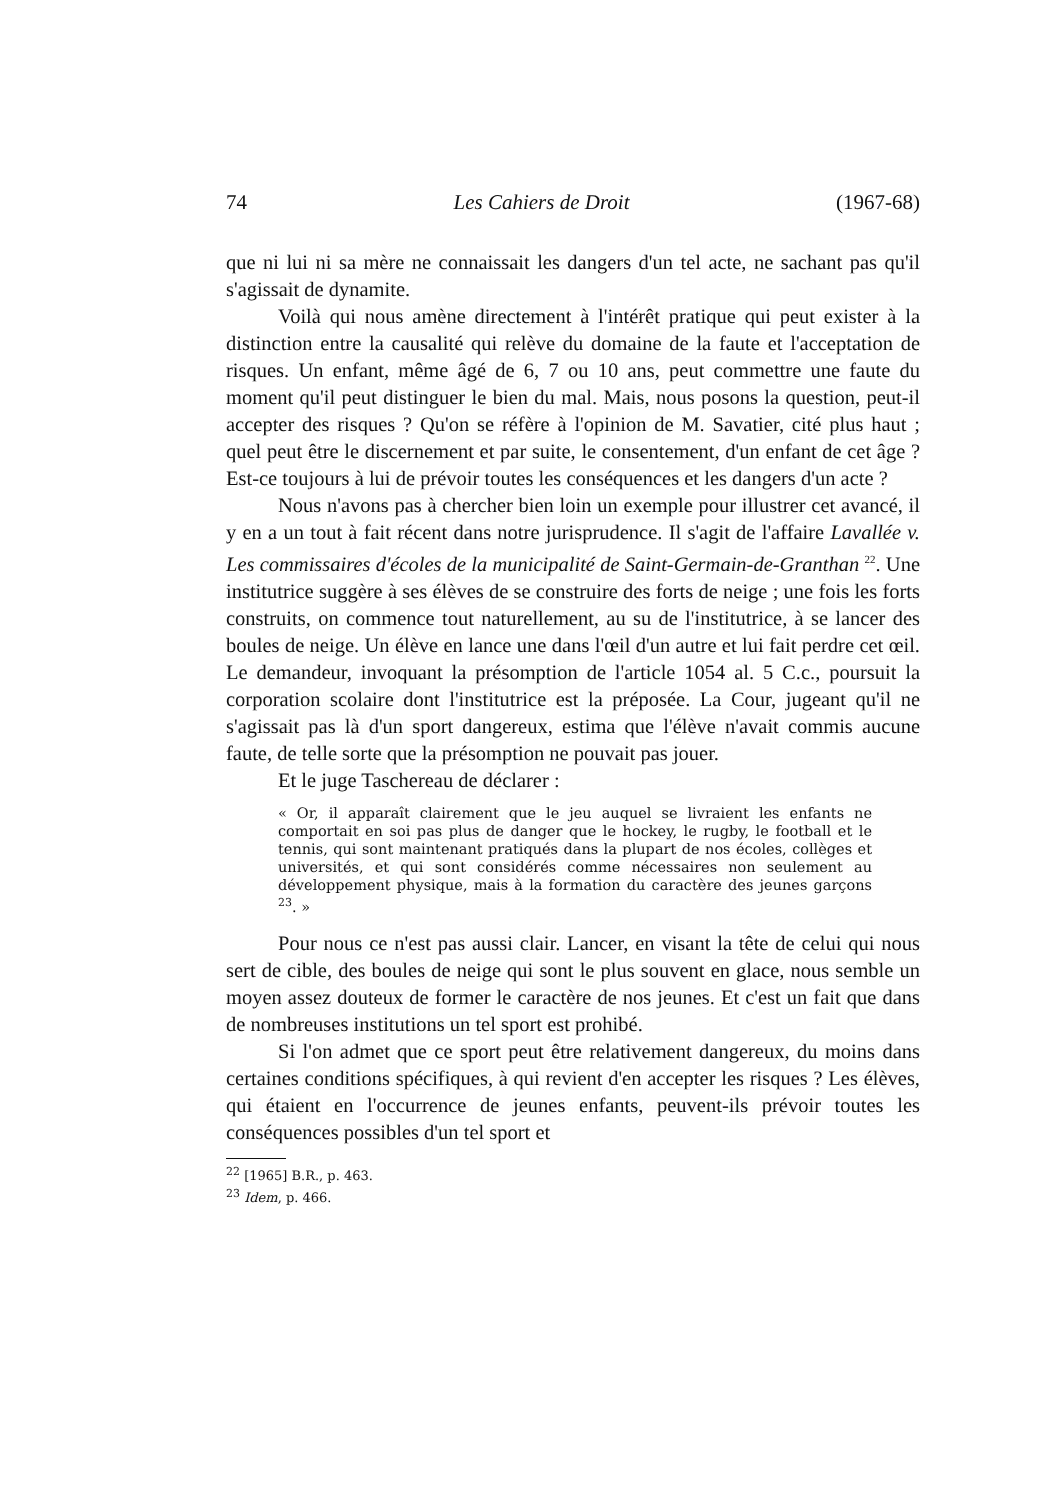74 Les Cahiers de Droit (1967-68)
que ni lui ni sa mère ne connaissait les dangers d'un tel acte, ne sachant pas qu'il s'agissait de dynamite.
Voilà qui nous amène directement à l'intérêt pratique qui peut exister à la distinction entre la causalité qui relève du domaine de la faute et l'acceptation de risques. Un enfant, même âgé de 6, 7 ou 10 ans, peut commettre une faute du moment qu'il peut distinguer le bien du mal. Mais, nous posons la question, peut-il accepter des risques ? Qu'on se réfère à l'opinion de M. Savatier, cité plus haut ; quel peut être le discernement et par suite, le consentement, d'un enfant de cet âge ? Est-ce toujours à lui de prévoir toutes les conséquences et les dangers d'un acte ?
Nous n'avons pas à chercher bien loin un exemple pour illustrer cet avancé, il y en a un tout à fait récent dans notre jurisprudence. Il s'agit de l'affaire Lavallée v. Les commissaires d'écoles de la municipalité de Saint-Germain-de-Granthan <sup>22</sup>. Une institutrice suggère à ses élèves de se construire des forts de neige ; une fois les forts construits, on commence tout naturellement, au su de l'institutrice, à se lancer des boules de neige. Un élève en lance une dans l'œil d'un autre et lui fait perdre cet œil. Le demandeur, invoquant la présomption de l'article 1054 al. 5 C.c., poursuit la corporation scolaire dont l'institutrice est la préposée. La Cour, jugeant qu'il ne s'agissait pas là d'un sport dangereux, estima que l'élève n'avait commis aucune faute, de telle sorte que la présomption ne pouvait pas jouer.
Et le juge Taschereau de déclarer :
« Or, il apparaît clairement que le jeu auquel se livraient les enfants ne comportait en soi pas plus de danger que le hockey, le rugby, le football et le tennis, qui sont maintenant pratiqués dans la plupart de nos écoles, collèges et universités, et qui sont considérés comme nécessaires non seulement au développement physique, mais à la formation du caractère des jeunes garçons <sup>23</sup>. »
Pour nous ce n'est pas aussi clair. Lancer, en visant la tête de celui qui nous sert de cible, des boules de neige qui sont le plus souvent en glace, nous semble un moyen assez douteux de former le caractère de nos jeunes. Et c'est un fait que dans de nombreuses institutions un tel sport est prohibé.
Si l'on admet que ce sport peut être relativement dangereux, du moins dans certaines conditions spécifiques, à qui revient d'en accepter les risques ? Les élèves, qui étaient en l'occurrence de jeunes enfants, peuvent-ils prévoir toutes les conséquences possibles d'un tel sport et
<sup>22</sup> [1965] B.R., p. 463.
<sup>23</sup> Idem, p. 466.